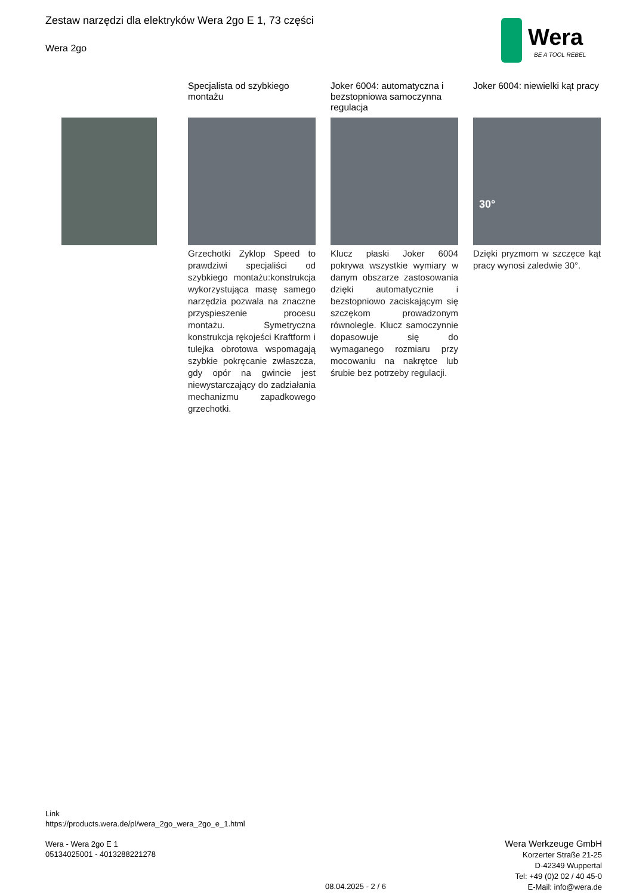Zestaw narzędzi dla elektryków Wera 2go E 1, 73 części
Wera 2go
Wera
BE A TOOL REBEL
Specjalista od szybkiego montażu
Grzechotki Zyklop Speed to prawdziwi specjaliści od szybkiego montażu:konstrukcja wykorzystująca masę samego narzędzia pozwala na znaczne przyspieszenie procesu montażu. Symetryczna konstrukcja rękojeści Kraftform i tulejka obrotowa wspomagają szybkie pokręcanie zwłaszcza, gdy opór na gwincie jest niewystarczający do zadziałania mechanizmu zapadkowego grzechotki.
Joker 6004: automatyczna i bezstopniowa samoczynna regulacja
Klucz płaski Joker 6004 pokrywa wszystkie wymiary w danym obszarze zastosowania dzięki automatycznie i bezstopniowo zaciskającym się szczękom prowadzonym równolegle. Klucz samoczynnie dopasowuje się do wymaganego rozmiaru przy mocowaniu na nakrętce lub śrubie bez potrzeby regulacji.
Joker 6004: niewielki kąt pracy
30°
Dzięki pryzmom w szczęce kąt pracy wynosi zaledwie 30°.
Link
https://products.wera.de/pl/wera_2go_wera_2go_e_1.html
Wera - Wera 2go E 1
05134025001 - 4013288221278
Wera Werkzeuge GmbH
Korzerter Straße 21-25
D-42349 Wuppertal
Tel: +49 (0)2 02 / 40 45-0
E-Mail: info@wera.de
08.04.2025 - 2 / 6